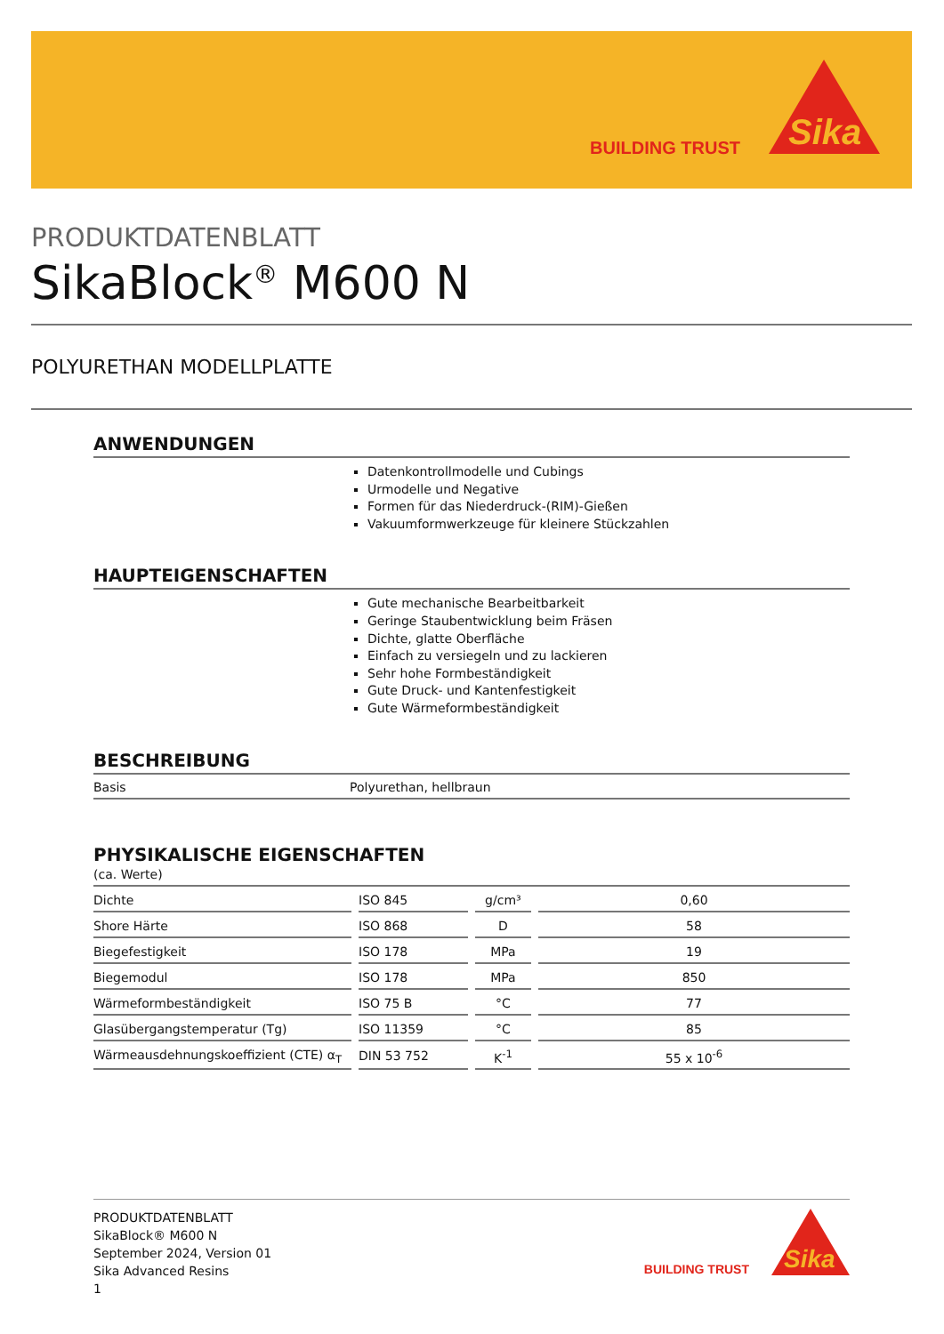BUILDING TRUST
Sika
PRODUKTDATENBLATT
SikaBlock<sup>®</sup> M600 N
POLYURETHAN MODELLPLATTE
ANWENDUNGEN
Datenkontrollmodelle und Cubings
Urmodelle und Negative
Formen für das Niederdruck-(RIM)-Gießen
Vakuumformwerkzeuge für kleinere Stückzahlen
HAUPTEIGENSCHAFTEN
Gute mechanische Bearbeitbarkeit
Geringe Staubentwicklung beim Fräsen
Dichte, glatte Oberfläche
Einfach zu versiegeln und zu lackieren
Sehr hohe Formbeständigkeit
Gute Druck- und Kantenfestigkeit
Gute Wärmeformbeständigkeit
BESCHREIBUNG
Basis Polyurethan, hellbraun
PHYSIKALISCHE EIGENSCHAFTEN
(ca. Werte)
| Dichte | ISO 845 | g/cm³ | 0,60 |
| Shore Härte | ISO 868 | D | 58 |
| Biegefestigkeit | ISO 178 | MPa | 19 |
| Biegemodul | ISO 178 | MPa | 850 |
| Wärmeformbeständigkeit | ISO 75 B | °C | 77 |
| Glasübergangstemperatur (Tg) | ISO 11359 | °C | 85 |
| Wärmeausdehnungskoeffizient (CTE) α<sub>T</sub> | DIN 53 752 | K<sup>-1</sup> | 55 x 10<sup>-6</sup> |
PRODUKTDATENBLATT
SikaBlock® M600 N
September 2024, Version 01
Sika Advanced Resins
1
BUILDING TRUST
Sika